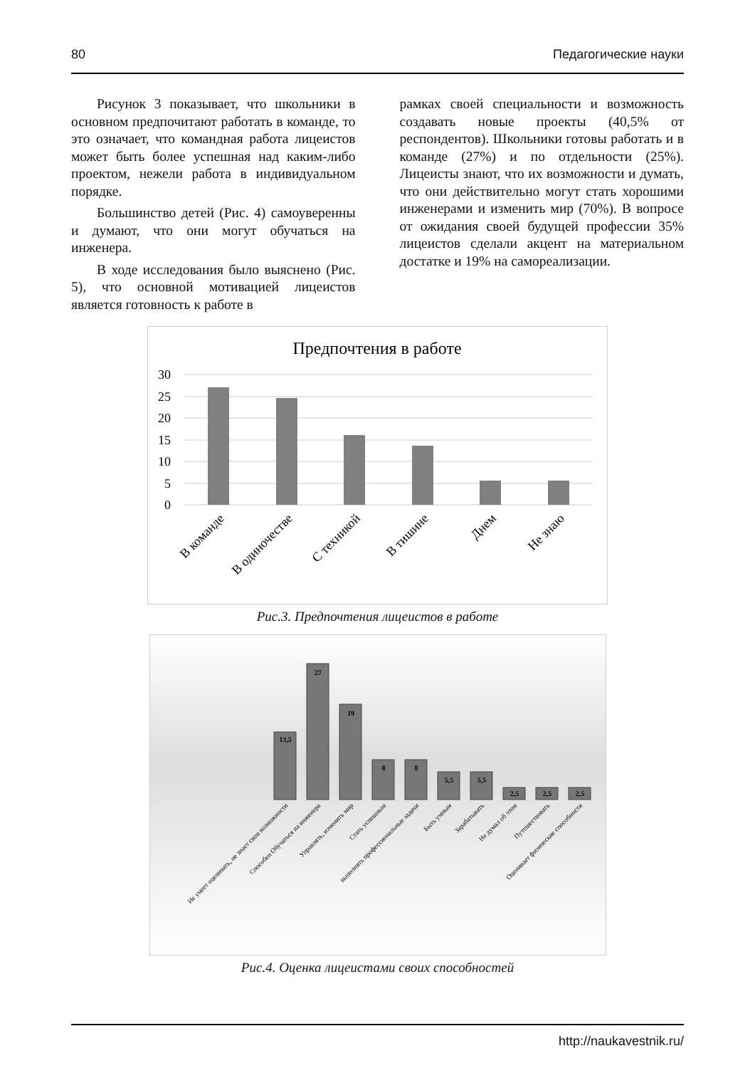80 Педагогические науки
Рисунок 3 показывает, что школьники в основном предпочитают работать в команде, то это означает, что командная работа лицеистов может быть более успешная над каким-либо проектом, нежели работа в индивидуальном порядке.
Большинство детей (Рис. 4) самоуверенны и думают, что они могут обучаться на инженера.
В ходе исследования было выяснено (Рис. 5), что основной мотивацией лицеистов является готовность к работе в
рамках своей специальности и возможность создавать новые проекты (40,5% от респондентов). Школьники готовы работать и в команде (27%) и по отдельности (25%). Лицеисты знают, что их возможности и думать, что они действительно могут стать хорошими инженерами и изменить мир (70%). В вопросе от ожидания своей будущей профессии 35% лицеистов сделали акцент на материальном достатке и 19% на самореализации.
Предпочтения в работе
30
25
20
15
10
5
0
В команде
В одиночестве
С техникой
В тишине
Днем
Не знаю
Рис.3. Предпочтения лицеистов в работе
13,5
27
19
8
8
5,5
5,5
2,5
2,5
2,5
Не умеет оценивать, не знает свои возможности
Способен Обучаться на инженера
Управлять, изменить мир
Стать успешным
выполнять профессиональные задачи
Быть умным
Зарабатывать
Не думал об этом
Путешествовать
Оценивает физические способности
Рис.4. Оценка лицеистами своих способностей
http://naukavestnik.ru/